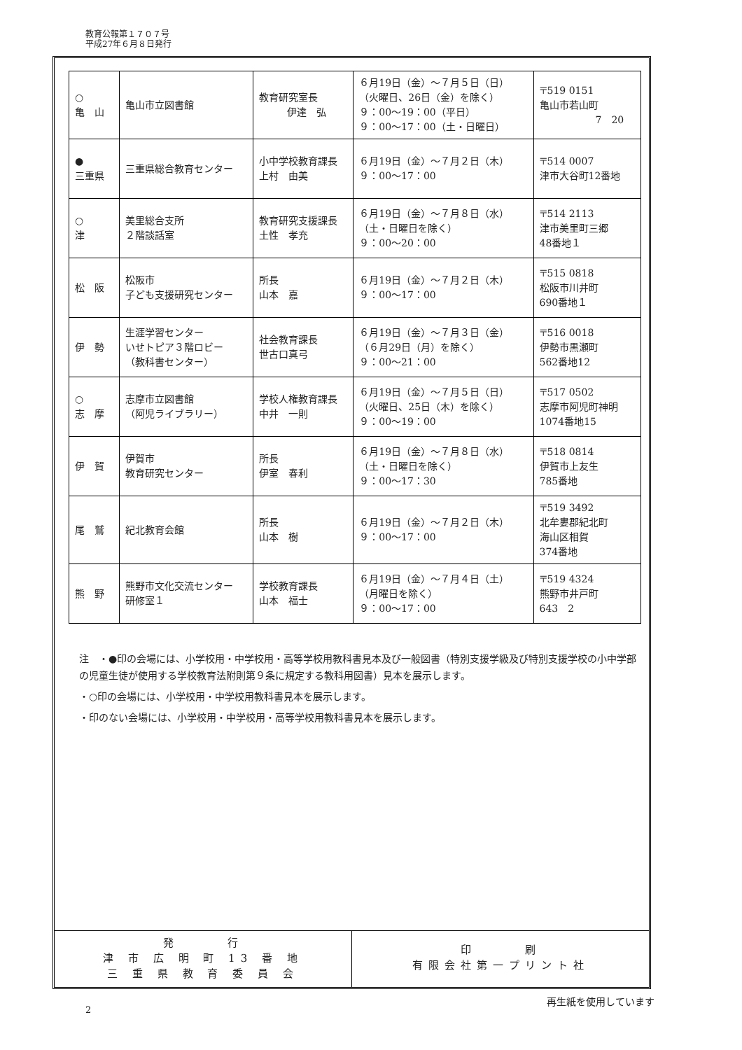教育公報第１７０７号
平成27年６月８日発行
| ○ 亀 山 | 亀山市立図書館 | 教育研究室長 伊達 弘 | ６月19日（金）～７月５日（日） （火曜日、26日（金）を除く） ９：00～19：00（平日） ９：00～17：00（土・日曜日） | 〒519 0151 亀山市若山町 7 20 |
| ● 三重県 | 三重県総合教育センター | 小中学校教育課長 上村 由美 | ６月19日（金）～７月２日（木） ９：00～17：00 | 〒514 0007 津市大谷町12番地 |
| ○ 津 | 美里総合支所 ２階談話室 | 教育研究支援課長 土性 孝充 | ６月19日（金）～７月８日（水） （土・日曜日を除く） ９：00～20：00 | 〒514 2113 津市美里町三郷 48番地１ |
| 松 阪 | 松阪市 子ども支援研究センター | 所長 山本 嘉 | ６月19日（金）～７月２日（木） ９：00～17：00 | 〒515 0818 松阪市川井町 690番地１ |
| 伊 勢 | 生涯学習センター いせトピア３階ロビー （教科書センター） | 社会教育課長 世古口真弓 | ６月19日（金）～７月３日（金） （６月29日（月）を除く） ９：00～21：00 | 〒516 0018 伊勢市黒瀬町 562番地12 |
| ○ 志 摩 | 志摩市立図書館 （阿児ライブラリー） | 学校人権教育課長 中井 一則 | ６月19日（金）～７月５日（日） （火曜日、25日（木）を除く） ９：00～19：00 | 〒517 0502 志摩市阿児町神明 1074番地15 |
| 伊 賀 | 伊賀市 教育研究センター | 所長 伊室 春利 | ６月19日（金）～７月８日（水） （土・日曜日を除く） ９：00～17：30 | 〒518 0814 伊賀市上友生 785番地 |
| 尾 鷲 | 紀北教育会館 | 所長 山本 樹 | ６月19日（金）～７月２日（木） ９：00～17：00 | 〒519 3492 北牟婁郡紀北町 海山区相賀 374番地 |
| 熊 野 | 熊野市文化交流センター 研修室１ | 学校教育課長 山本 福士 | ６月19日（金）～７月４日（土） （月曜日を除く） ９：00～17：00 | 〒519 4324 熊野市井戸町 643 2 |
注　・●印の会場には、小学校用・中学校用・高等学校用教科書見本及び一般図書（特別支援学級及び特別支援学校の小中学部の児童生徒が使用する学校教育法附則第９条に規定する教科用図書）見本を展示します。
・○印の会場には、小学校用・中学校用教科書見本を展示します。
・印のない会場には、小学校用・中学校用・高等学校用教科書見本を展示します。
発　　　行
津 市 広 明 町 13 番 地
三 重 県 教 育 委 員 会
印　　　刷
有限会社第一プリント社
2
再生紙を使用しています